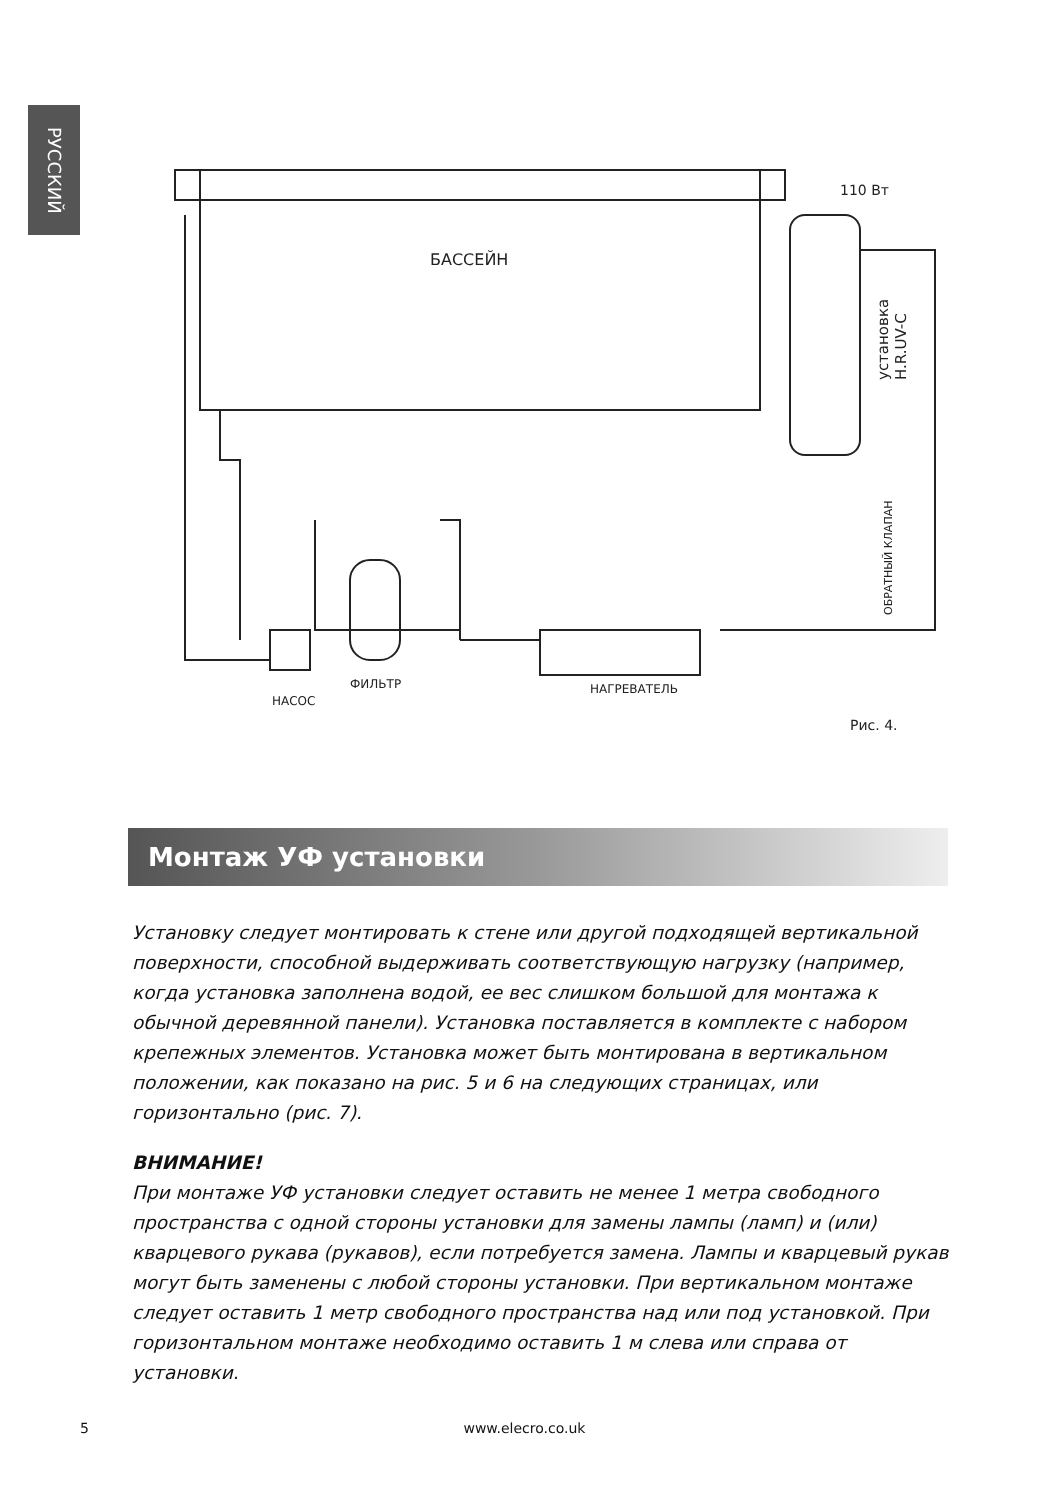РУССКИЙ
БАССЕЙН
110 Вт
НАСОС
ФИЛЬТР
НАГРЕВАТЕЛЬ
Рис. 4.
установка
H.R.UV-C
ОБРАТНЫЙ КЛАПАН
Монтаж УФ установки
Установку следует монтировать к стене или другой подходящей вертикальной поверхности, способной выдерживать соответствующую нагрузку (например, когда установка заполнена водой, ее вес слишком большой для монтажа к обычной деревянной панели). Установка поставляется в комплекте с набором крепежных элементов. Установка может быть монтирована в вертикальном положении, как показано на рис. 5 и 6 на следующих страницах, или горизонтально (рис. 7).
ВНИМАНИЕ!
При монтаже УФ установки следует оставить не менее 1 метра свободного пространства с одной стороны установки для замены лампы (ламп) и (или) кварцевого рукава (рукавов), если потребуется замена. Лампы и кварцевый рукав могут быть заменены с любой стороны установки. При вертикальном монтаже следует оставить 1 метр свободного пространства над или под установкой. При горизонтальном монтаже необходимо оставить 1 м слева или справа от установки.
5 www.elecro.co.uk